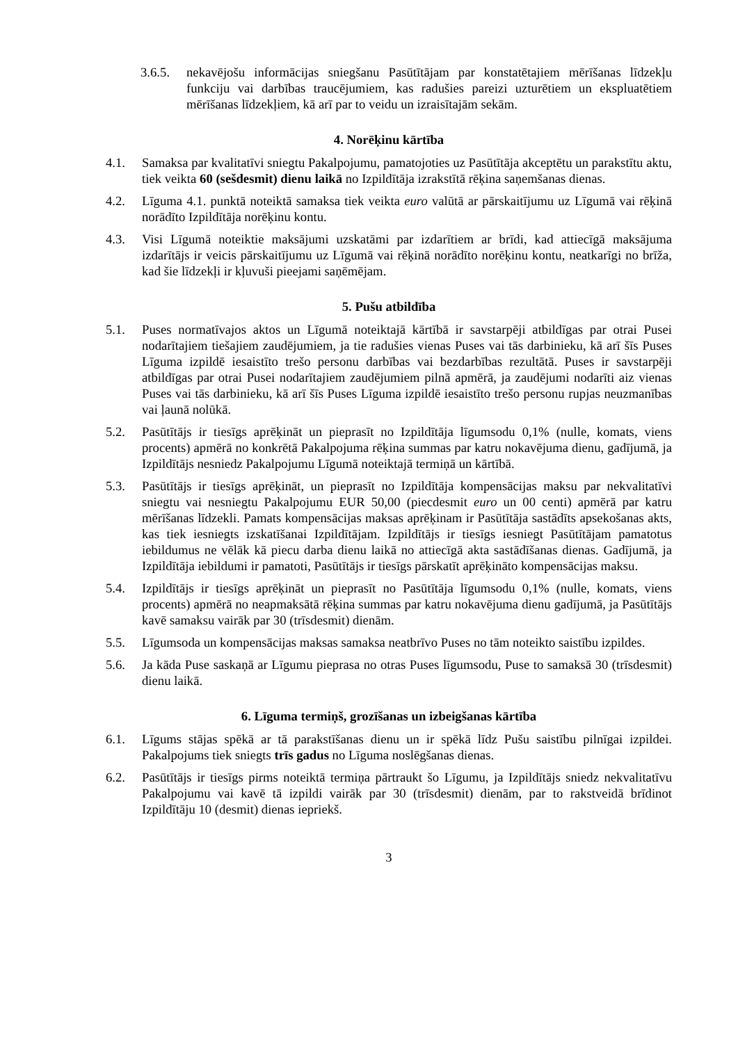3.6.5. nekavējošu informācijas sniegšanu Pasūtītājam par konstatētajiem mērīšanas līdzekļu funkciju vai darbības traucējumiem, kas radušies pareizi uzturētiem un ekspluatētiem mērīšanas līdzekļiem, kā arī par to veidu un izraisītajām sekām.
4. Norēķinu kārtība
4.1. Samaksa par kvalitatīvi sniegtu Pakalpojumu, pamatojoties uz Pasūtītāja akceptētu un parakstītu aktu, tiek veikta 60 (sešdesmit) dienu laikā no Izpildītāja izrakstītā rēķina saņemšanas dienas.
4.2. Līguma 4.1. punktā noteiktā samaksa tiek veikta euro valūtā ar pārskaitījumu uz Līgumā vai rēķinā norādīto Izpildītāja norēķinu kontu.
4.3. Visi Līgumā noteiktie maksājumi uzskatāmi par izdarītiem ar brīdi, kad attiecīgā maksājuma izdarītājs ir veicis pārskaitījumu uz Līgumā vai rēķinā norādīto norēķinu kontu, neatkarīgi no brīža, kad šie līdzekļi ir kļuvuši pieejami saņēmējam.
5. Pušu atbildība
5.1. Puses normatīvajos aktos un Līgumā noteiktajā kārtībā ir savstarpēji atbildīgas par otrai Pusei nodarītajiem tiešajiem zaudējumiem, ja tie radušies vienas Puses vai tās darbinieku, kā arī šīs Puses Līguma izpildē iesaistīto trešo personu darbības vai bezdarbības rezultātā. Puses ir savstarpēji atbildīgas par otrai Pusei nodarītajiem zaudējumiem pilnā apmērā, ja zaudējumi nodarīti aiz vienas Puses vai tās darbinieku, kā arī šīs Puses Līguma izpildē iesaistīto trešo personu rupjas neuzmanības vai ļaunā nolūkā.
5.2. Pasūtītājs ir tiesīgs aprēķināt un pieprasīt no Izpildītāja līgumsodu 0,1% (nulle, komats, viens procents) apmērā no konkrētā Pakalpojuma rēķina summas par katru nokavējuma dienu, gadījumā, ja Izpildītājs nesniedz Pakalpojumu Līgumā noteiktajā termiņā un kārtībā.
5.3. Pasūtītājs ir tiesīgs aprēķināt, un pieprasīt no Izpildītāja kompensācijas maksu par nekvalitatīvi sniegtu vai nesniegtu Pakalpojumu EUR 50,00 (piecdesmit euro un 00 centi) apmērā par katru mērīšanas līdzekli. Pamats kompensācijas maksas aprēķinam ir Pasūtītāja sastādīts apsekošanas akts, kas tiek iesniegts izskatīšanai Izpildītājam. Izpildītājs ir tiesīgs iesniegt Pasūtītājam pamatotus iebildumus ne vēlāk kā piecu darba dienu laikā no attiecīgā akta sastādīšanas dienas. Gadījumā, ja Izpildītāja iebildumi ir pamatoti, Pasūtītājs ir tiesīgs pārskatīt aprēķināto kompensācijas maksu.
5.4. Izpildītājs ir tiesīgs aprēķināt un pieprasīt no Pasūtītāja līgumsodu 0,1% (nulle, komats, viens procents) apmērā no neapmaksātā rēķina summas par katru nokavējuma dienu gadījumā, ja Pasūtītājs kavē samaksu vairāk par 30 (trīsdesmit) dienām.
5.5. Līgumsoda un kompensācijas maksas samaksa neatbrīvo Puses no tām noteikto saistību izpildes.
5.6. Ja kāda Puse saskaņā ar Līgumu pieprasa no otras Puses līgumsodu, Puse to samaksā 30 (trīsdesmit) dienu laikā.
6. Līguma termiņš, grozīšanas un izbeigšanas kārtība
6.1. Līgums stājas spēkā ar tā parakstīšanas dienu un ir spēkā līdz Pušu saistību pilnīgai izpildei. Pakalpojums tiek sniegts trīs gadus no Līguma noslēgšanas dienas.
6.2. Pasūtītājs ir tiesīgs pirms noteiktā termiņa pārtraukt šo Līgumu, ja Izpildītājs sniedz nekvalitatīvu Pakalpojumu vai kavē tā izpildi vairāk par 30 (trīsdesmit) dienām, par to rakstveidā brīdinot Izpildītāju 10 (desmit) dienas iepriekš.
3